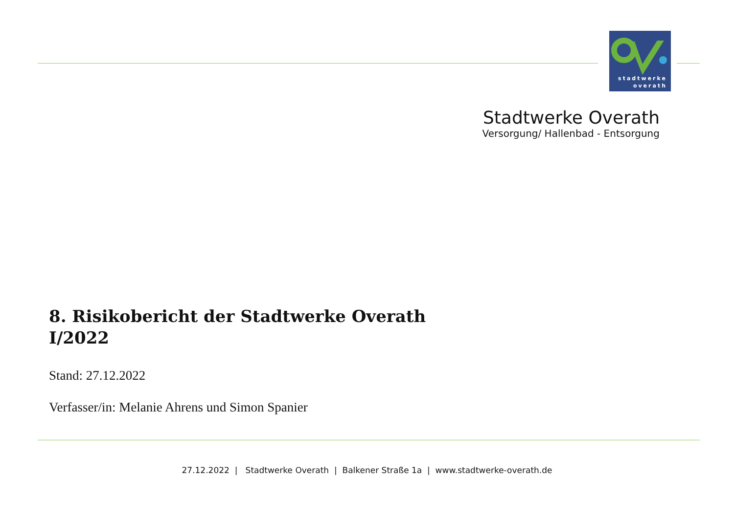stadtwerke
overath
Stadtwerke Overath
Versorgung/ Hallenbad - Entsorgung
8. Risikobericht der Stadtwerke Overath
I/2022
Stand: 27.12.2022
Verfasser/in: Melanie Ahrens und Simon Spanier
27.12.2022 | Stadtwerke Overath | Balkener Straße 1a | www.stadtwerke-overath.de